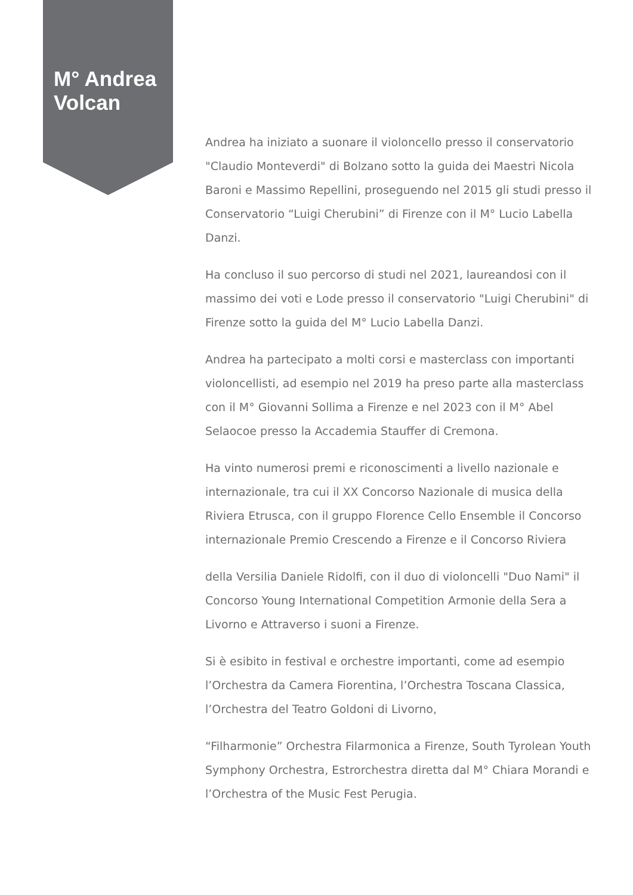M° Andrea Volcan
Andrea ha iniziato a suonare il violoncello presso il conservatorio "Claudio Monteverdi" di Bolzano sotto la guida dei Maestri Nicola Baroni e Massimo Repellini, proseguendo nel 2015 gli studi presso il Conservatorio “Luigi Cherubini” di Firenze con il M° Lucio Labella Danzi.
Ha concluso il suo percorso di studi nel 2021, laureandosi con il massimo dei voti e Lode presso il conservatorio "Luigi Cherubini" di Firenze sotto la guida del M° Lucio Labella Danzi.
Andrea ha partecipato a molti corsi e masterclass con importanti violoncellisti, ad esempio nel 2019 ha preso parte alla masterclass con il M° Giovanni Sollima a Firenze e nel 2023 con il M° Abel Selaocoe presso la Accademia Stauffer di Cremona.
Ha vinto numerosi premi e riconoscimenti a livello nazionale e internazionale, tra cui il XX Concorso Nazionale di musica della Riviera Etrusca, con il gruppo Florence Cello Ensemble il Concorso internazionale Premio Crescendo a Firenze e il Concorso Riviera
della Versilia Daniele Ridolfi, con il duo di violoncelli "Duo Nami" il Concorso Young International Competition Armonie della Sera a Livorno e Attraverso i suoni a Firenze.
Si è esibito in festival e orchestre importanti, come ad esempio l’Orchestra da Camera Fiorentina, l’Orchestra Toscana Classica, l’Orchestra del Teatro Goldoni di Livorno,
“Filharmonie” Orchestra Filarmonica a Firenze, South Tyrolean Youth Symphony Orchestra, Estrorchestra diretta dal M° Chiara Morandi e l’Orchestra of the Music Fest Perugia.